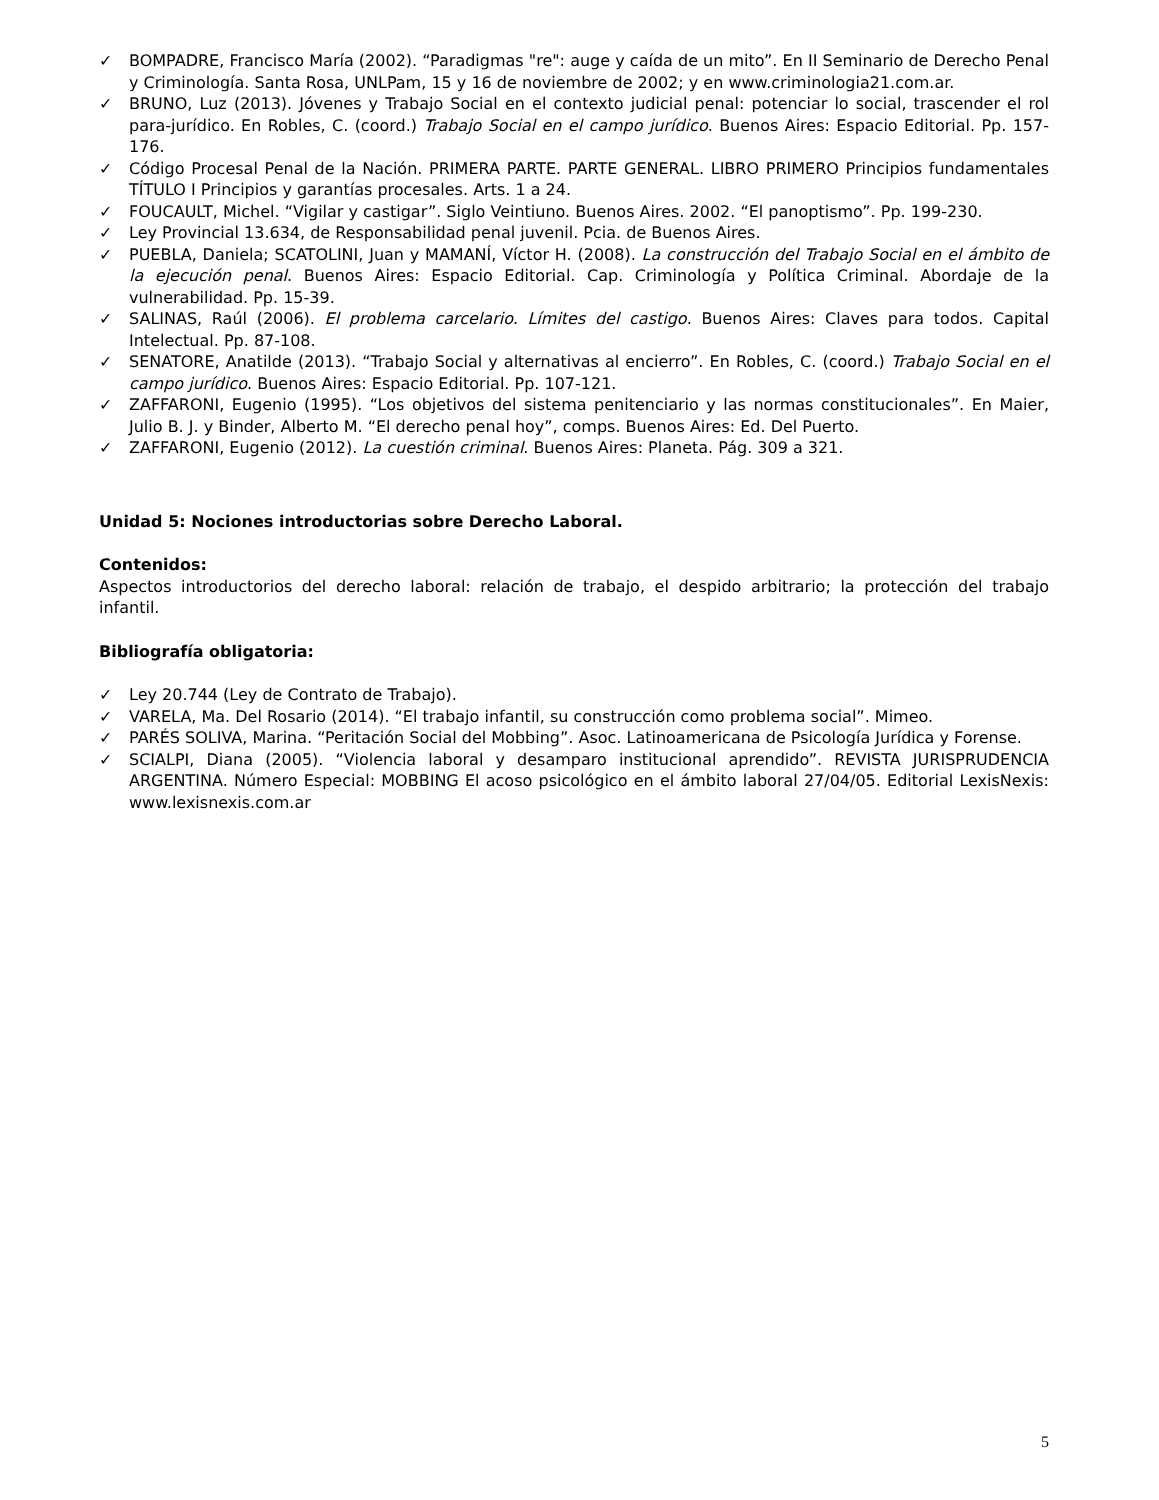✓ BOMPADRE, Francisco María (2002). “Paradigmas "re": auge y caída de un mito”. En II Seminario de Derecho Penal y Criminología. Santa Rosa, UNLPam, 15 y 16 de noviembre de 2002; y en www.criminologia21.com.ar.
✓ BRUNO, Luz (2013). Jóvenes y Trabajo Social en el contexto judicial penal: potenciar lo social, trascender el rol para-jurídico. En Robles, C. (coord.) Trabajo Social en el campo jurídico. Buenos Aires: Espacio Editorial. Pp. 157-176.
✓ Código Procesal Penal de la Nación. PRIMERA PARTE. PARTE GENERAL. LIBRO PRIMERO Principios fundamentales TÍTULO I Principios y garantías procesales. Arts. 1 a 24.
✓ FOUCAULT, Michel. “Vigilar y castigar”. Siglo Veintiuno. Buenos Aires. 2002. “El panoptismo”. Pp. 199-230.
✓ Ley Provincial 13.634, de Responsabilidad penal juvenil. Pcia. de Buenos Aires.
✓ PUEBLA, Daniela; SCATOLINI, Juan y MAMANÍ, Víctor H. (2008). La construcción del Trabajo Social en el ámbito de la ejecución penal. Buenos Aires: Espacio Editorial. Cap. Criminología y Política Criminal. Abordaje de la vulnerabilidad. Pp. 15-39.
✓ SALINAS, Raúl (2006). El problema carcelario. Límites del castigo. Buenos Aires: Claves para todos. Capital Intelectual. Pp. 87-108.
✓ SENATORE, Anatilde (2013). “Trabajo Social y alternativas al encierro”. En Robles, C. (coord.) Trabajo Social en el campo jurídico. Buenos Aires: Espacio Editorial. Pp. 107-121.
✓ ZAFFARONI, Eugenio (1995). “Los objetivos del sistema penitenciario y las normas constitucionales”. En Maier, Julio B. J. y Binder, Alberto M. “El derecho penal hoy”, comps. Buenos Aires: Ed. Del Puerto.
✓ ZAFFARONI, Eugenio (2012). La cuestión criminal. Buenos Aires: Planeta. Pág. 309 a 321.
Unidad 5: Nociones introductorias sobre Derecho Laboral.
Contenidos:
Aspectos introductorios del derecho laboral: relación de trabajo, el despido arbitrario; la protección del trabajo infantil.
Bibliografía obligatoria:
✓ Ley 20.744 (Ley de Contrato de Trabajo).
✓ VARELA, Ma. Del Rosario (2014). “El trabajo infantil, su construcción como problema social”. Mimeo.
✓ PARÉS SOLIVA, Marina. “Peritación Social del Mobbing”. Asoc. Latinoamericana de Psicología Jurídica y Forense.
✓ SCIALPI, Diana (2005). “Violencia laboral y desamparo institucional aprendido”. REVISTA JURISPRUDENCIA ARGENTINA. Número Especial: MOBBING El acoso psicológico en el ámbito laboral 27/04/05. Editorial LexisNexis: www.lexisnexis.com.ar
5